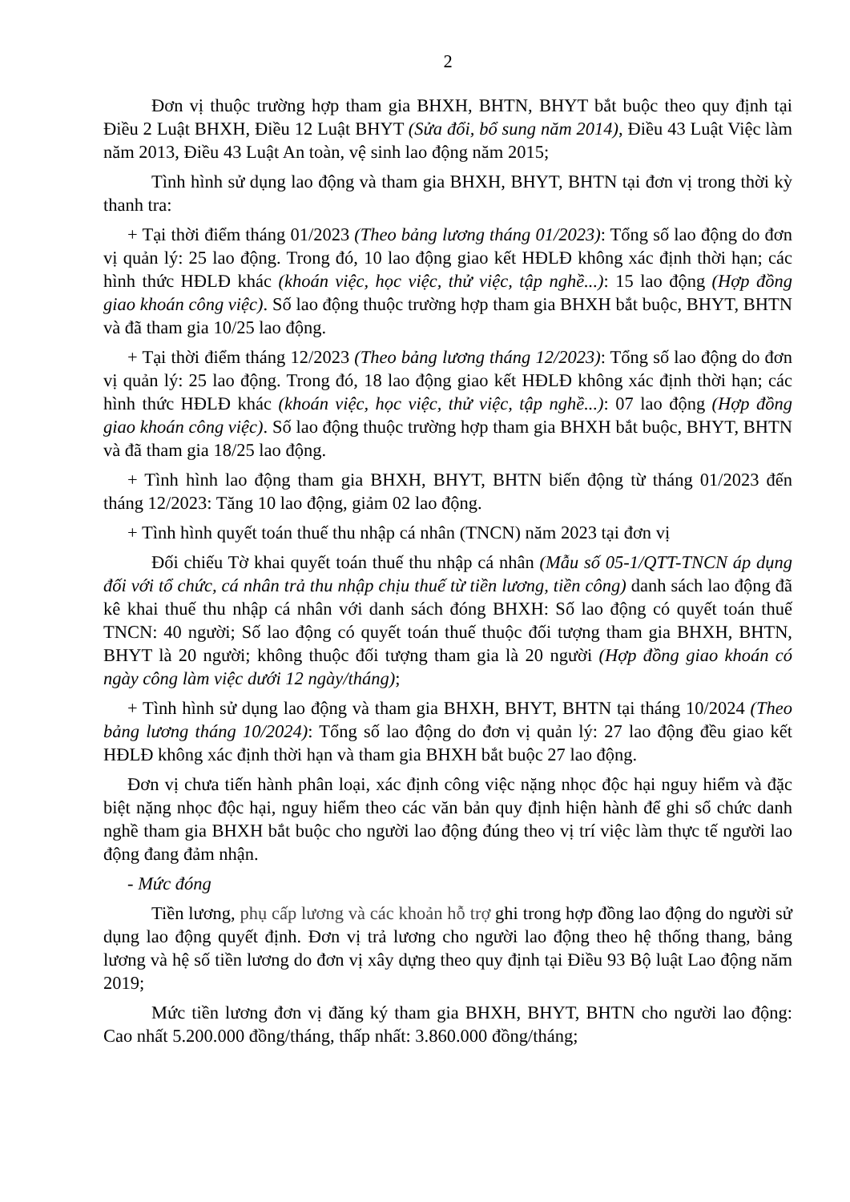2
Đơn vị thuộc trường hợp tham gia BHXH, BHTN, BHYT bắt buộc theo quy định tại Điều 2 Luật BHXH, Điều 12 Luật BHYT (Sửa đổi, bổ sung năm 2014), Điều 43 Luật Việc làm năm 2013, Điều 43 Luật An toàn, vệ sinh lao động năm 2015;
Tình hình sử dụng lao động và tham gia BHXH, BHYT, BHTN tại đơn vị trong thời kỳ thanh tra:
+ Tại thời điểm tháng 01/2023 (Theo bảng lương tháng 01/2023): Tổng số lao động do đơn vị quản lý: 25 lao động. Trong đó, 10 lao động giao kết HĐLĐ không xác định thời hạn; các hình thức HĐLĐ khác (khoán việc, học việc, thử việc, tập nghề...): 15 lao động (Hợp đồng giao khoán công việc). Số lao động thuộc trường hợp tham gia BHXH bắt buộc, BHYT, BHTN và đã tham gia 10/25 lao động.
+ Tại thời điểm tháng 12/2023 (Theo bảng lương tháng 12/2023): Tổng số lao động do đơn vị quản lý: 25 lao động. Trong đó, 18 lao động giao kết HĐLĐ không xác định thời hạn; các hình thức HĐLĐ khác (khoán việc, học việc, thử việc, tập nghề...): 07 lao động (Hợp đồng giao khoán công việc). Số lao động thuộc trường hợp tham gia BHXH bắt buộc, BHYT, BHTN và đã tham gia 18/25 lao động.
+ Tình hình lao động tham gia BHXH, BHYT, BHTN biến động từ tháng 01/2023 đến tháng 12/2023: Tăng 10 lao động, giảm 02 lao động.
+ Tình hình quyết toán thuế thu nhập cá nhân (TNCN) năm 2023 tại đơn vị
Đối chiếu Tờ khai quyết toán thuế thu nhập cá nhân (Mẫu số 05-1/QTT-TNCN áp dụng đối với tổ chức, cá nhân trả thu nhập chịu thuế từ tiền lương, tiền công) danh sách lao động đã kê khai thuế thu nhập cá nhân với danh sách đóng BHXH: Số lao động có quyết toán thuế TNCN: 40 người; Số lao động có quyết toán thuế thuộc đối tượng tham gia BHXH, BHTN, BHYT là 20 người; không thuộc đối tượng tham gia là 20 người (Hợp đồng giao khoán có ngày công làm việc dưới 12 ngày/tháng);
+ Tình hình sử dụng lao động và tham gia BHXH, BHYT, BHTN tại tháng 10/2024 (Theo bảng lương tháng 10/2024): Tổng số lao động do đơn vị quản lý: 27 lao động đều giao kết HĐLĐ không xác định thời hạn và tham gia BHXH bắt buộc 27 lao động.
Đơn vị chưa tiến hành phân loại, xác định công việc nặng nhọc độc hại nguy hiểm và đặc biệt nặng nhọc độc hại, nguy hiểm theo các văn bản quy định hiện hành để ghi sổ chức danh nghề tham gia BHXH bắt buộc cho người lao động đúng theo vị trí việc làm thực tế người lao động đang đảm nhận.
- Mức đóng
Tiền lương, phụ cấp lương và các khoản hỗ trợ ghi trong hợp đồng lao động do người sử dụng lao động quyết định. Đơn vị trả lương cho người lao động theo hệ thống thang, bảng lương và hệ số tiền lương do đơn vị xây dựng theo quy định tại Điều 93 Bộ luật Lao động năm 2019;
Mức tiền lương đơn vị đăng ký tham gia BHXH, BHYT, BHTN cho người lao động: Cao nhất 5.200.000 đồng/tháng, thấp nhất: 3.860.000 đồng/tháng;